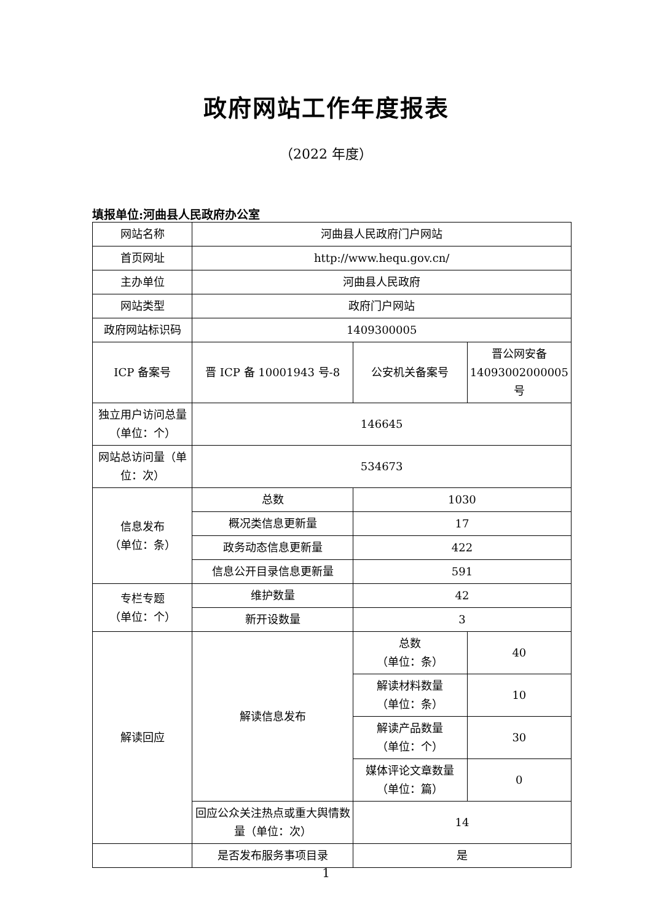政府网站工作年度报表
（2022 年度）
填报单位:河曲县人民政府办公室
| 网站名称 | 河曲县人民政府门户网站 | | |
| 首页网址 | http://www.hequ.gov.cn/ | | |
| 主办单位 | 河曲县人民政府 | | |
| 网站类型 | 政府门户网站 | | |
| 政府网站标识码 | 1409300005 | | |
| ICP 备案号 | 晋 ICP 备 10001943 号-8 | 公安机关备案号 | 晋公网安备 14093002000005 号 |
| 独立用户访问总量（单位：个） | 146645 | | |
| 网站总访问量（单位：次） | 534673 | | |
| 信息发布 （单位：条） | 总数 | 1030 | |
| | 概况类信息更新量 | 17 | |
| | 政务动态信息更新量 | 422 | |
| | 信息公开目录信息更新量 | 591 | |
| 专栏专题 （单位：个） | 维护数量 | 42 | |
| | 新开设数量 | 3 | |
| 解读回应 | 解读信息发布 | 总数 （单位：条） | 40 |
| | | 解读材料数量 （单位：条） | 10 |
| | | 解读产品数量 （单位：个） | 30 |
| | | 媒体评论文章数量 （单位：篇） | 0 |
| | 回应公众关注热点或重大舆情数量（单位：次） | 14 | |
| | 是否发布服务事项目录 | 是 | |
1